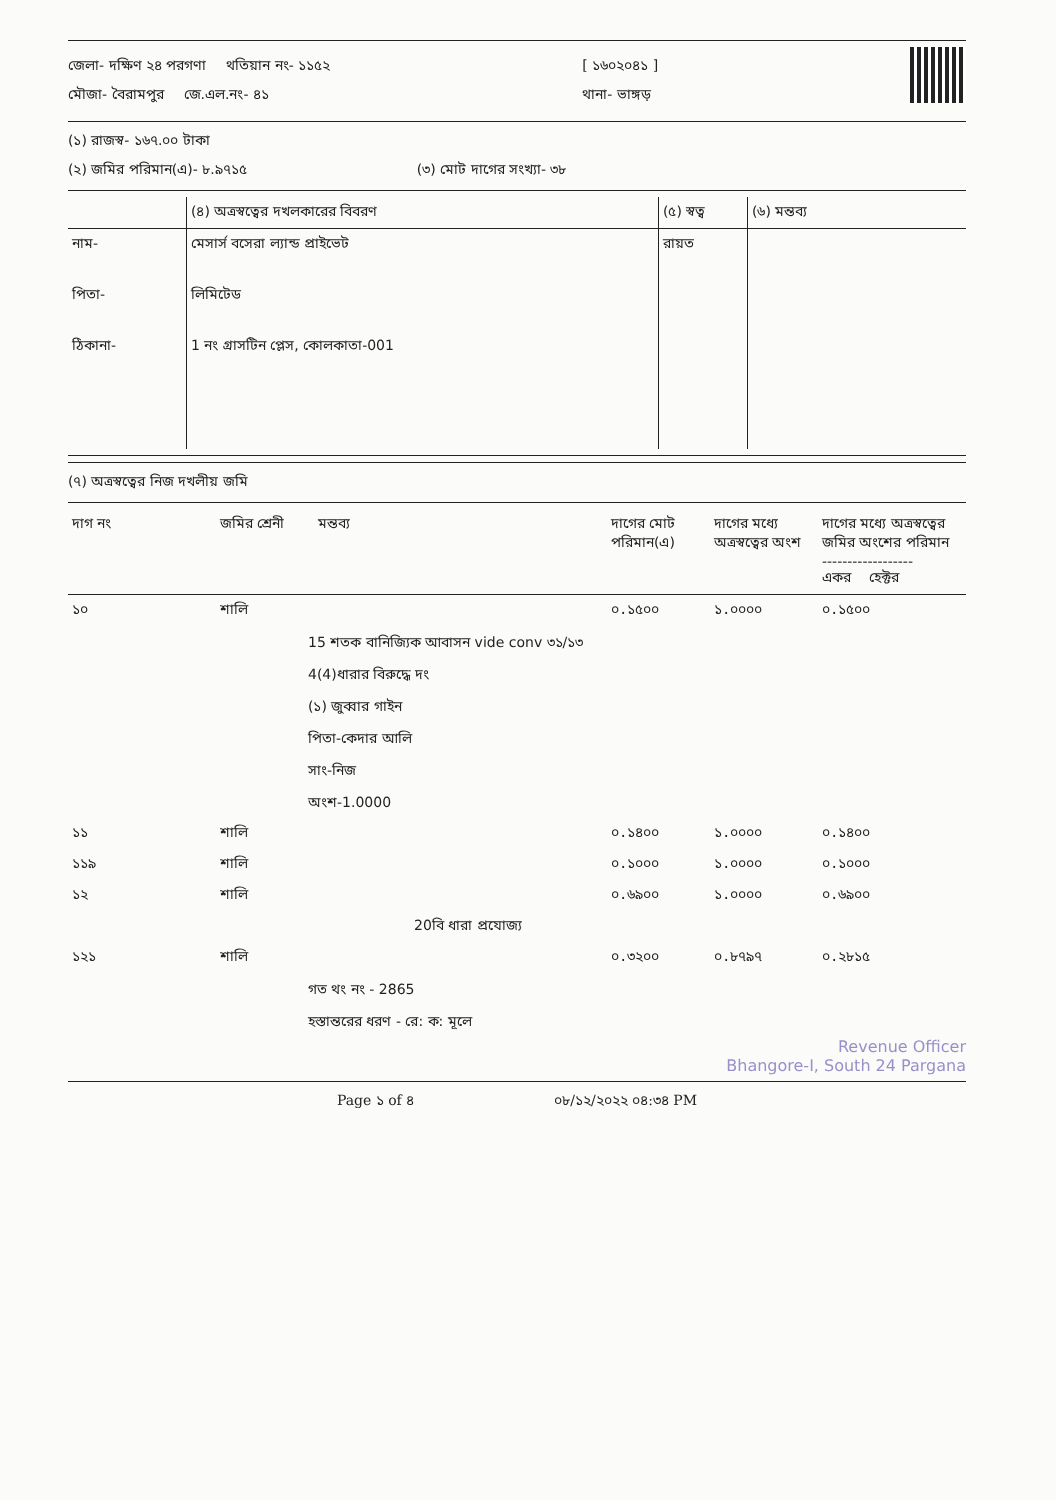জেলা- দক্ষিণ ২৪ পরগণা থতিয়ান নং- ১১৫২
মৌজা- বৈরামপুর জে.এল.নং- ৪১
[ ১৬০২০৪১ ]
থানা- ভাঙ্গড়
(১) রাজস্ব- ১৬৭.০০ টাকা
(২) জমির পরিমান(এ)- ৮.৯৭১৫ (৩) মোট দাগের সংখ্যা- ৩৮
| | (৪) অত্রস্বত্বের দখলকারের বিবরণ | (৫) স্বত্ব | (৬) মন্তব্য |
| নাম- পিতা- ঠিকানা- | মেসার্স বসেরা ল্যান্ড প্রাইভেট লিমিটেড 1 নং গ্রাসটিন প্লেস, কোলকাতা-001 | রায়ত | |
(৭) অত্রস্বত্বের নিজ দখলীয় জমি
| দাগ নং | জমির শ্রেনী | মন্তব্য | দাগের মোট পরিমান(এ) | দাগের মধ্যে অত্রস্বত্বের অংশ | দাগের মধ্যে অত্রস্বত্বের জমির অংশের পরিমান ------------------ একর হেক্টর |
| --- | --- | --- | --- | --- | --- |
| ১০ | শালি | | ০.১৫০০ | ১.০০০০ | ০.১৫০০ |
15 শতক বানিজ্যিক আবাসন vide conv ৩১/১৩
4(4)ধারার বিরুদ্ধে দং
(১) জুব্বার গাইন
পিতা-কেদার আলি
সাং-নিজ
অংশ-1.0000
| ১১ | শালি | | ০.১৪০০ | ১.০০০০ | ০.১৪০০ |
| ১১৯ | শালি | | ০.১০০০ | ১.০০০০ | ০.১০০০ |
| ১২ | শালি | | ০.৬৯০০ | ১.০০০০ | ০.৬৯০০ |
| | | 20বি ধারা প্রযোজ্য | | | |
| ১২১ | শালি | | ০.৩২০০ | ০.৮৭৯৭ | ০.২৮১৫ |
গত থং নং - 2865
হস্তান্তরের ধরণ - রে: ক: মূলে
Revenue Officer
Bhangore-I, South 24 Pargana
Page ১ of ৪ ০৮/১২/২০২২ ০৪:৩৪ PM